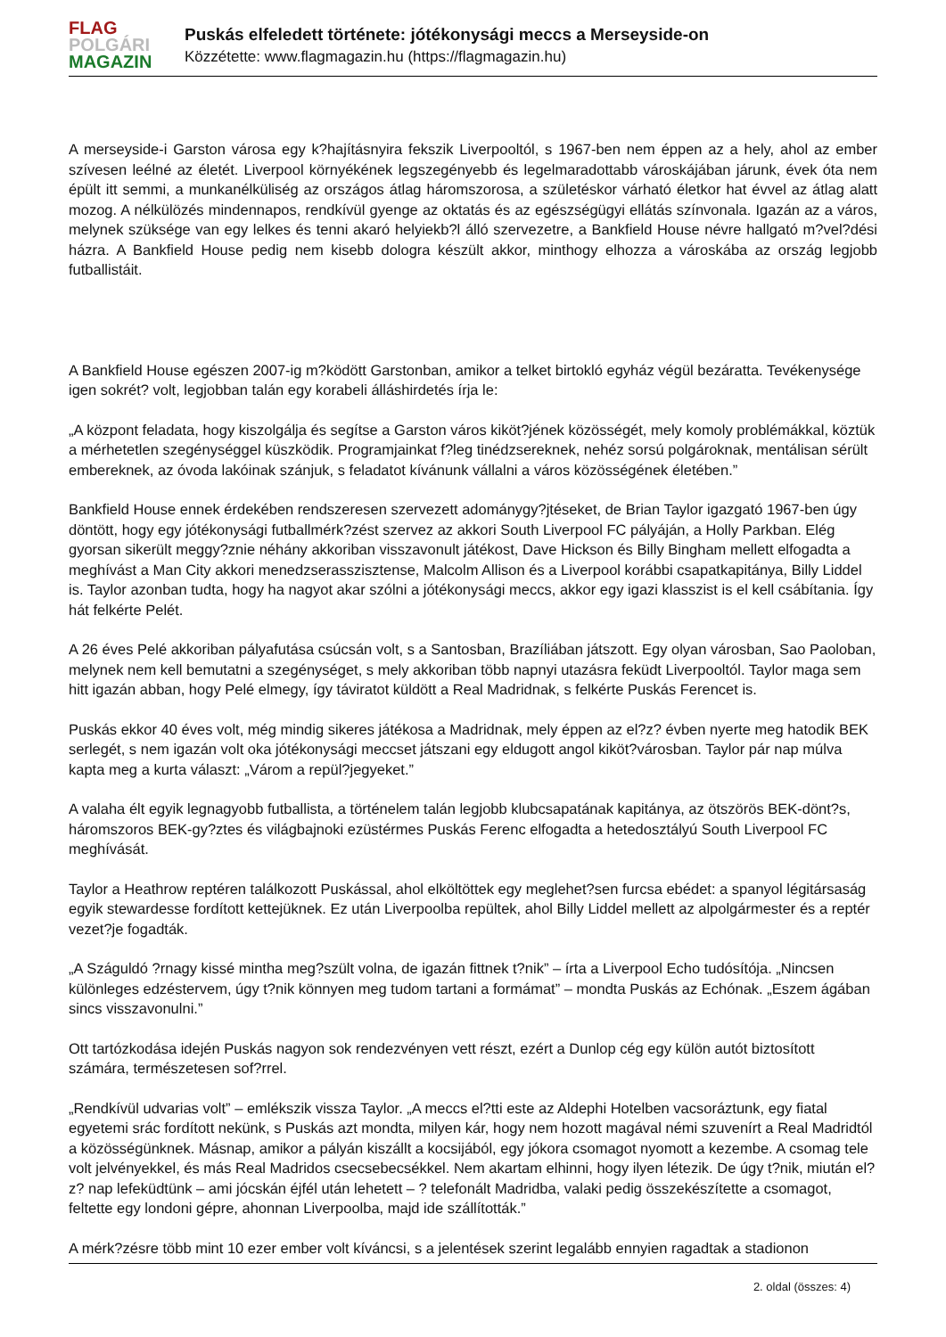FLAG
POLGÁRI
MAGAZIN
Puskás elfeledett története: jótékonysági meccs a Merseyside-on
Közzétette: www.flagmagazin.hu (https://flagmagazin.hu)
A merseyside-i Garston városa egy k?hajításnyira fekszik Liverpooltól, s 1967-ben nem éppen az a hely, ahol az ember szívesen leélné az életét. Liverpool környékének legszegényebb és legelmaradottabb városkájában járunk, évek óta nem épült itt semmi, a munkanélküliség az országos átlag háromszorosa, a születéskor várható életkor hat évvel az átlag alatt mozog. A nélkülözés mindennapos, rendkívül gyenge az oktatás és az egészségügyi ellátás színvonala. Igazán az a város, melynek szüksége van egy lelkes és tenni akaró helyiekb?l álló szervezetre, a Bankfield House névre hallgató m?vel?dési házra. A Bankfield House pedig nem kisebb dologra készült akkor, minthogy elhozza a városkába az ország legjobb futballistáit.
A Bankfield House egészen 2007-ig m?ködött Garstonban, amikor a telket birtokló egyház végül bezáratta. Tevékenysége igen sokrét? volt, legjobban talán egy korabeli álláshirdetés írja le:
„A központ feladata, hogy kiszolgálja és segítse a Garston város kiköt?jének közösségét, mely komoly problémákkal, köztük a mérhetetlen szegénységgel küszködik. Programjainkat f?leg tinédzsereknek, nehéz sorsú polgároknak, mentálisan sérült embereknek, az óvoda lakóinak szánjuk, s feladatot kívánunk vállalni a város közösségének életében.”
Bankfield House ennek érdekében rendszeresen szervezett adománygy?jtéseket, de Brian Taylor igazgató 1967-ben úgy döntött, hogy egy jótékonysági futballmérk?zést szervez az akkori South Liverpool FC pályáján, a Holly Parkban. Elég gyorsan sikerült meggy?znie néhány akkoriban visszavonult játékost, Dave Hickson és Billy Bingham mellett elfogadta a meghívást a Man City akkori menedzserasszisztense, Malcolm Allison és a Liverpool korábbi csapatkapitánya, Billy Liddel is. Taylor azonban tudta, hogy ha nagyot akar szólni a jótékonysági meccs, akkor egy igazi klasszist is el kell csábítania. Így hát felkérte Pelét.
A 26 éves Pelé akkoriban pályafutása csúcsán volt, s a Santosban, Brazíliában játszott. Egy olyan városban, Sao Paoloban, melynek nem kell bemutatni a szegénységet, s mely akkoriban több napnyi utazásra feküdt Liverpooltól. Taylor maga sem hitt igazán abban, hogy Pelé elmegy, így táviratot küldött a Real Madridnak, s felkérte Puskás Ferencet is.
Puskás ekkor 40 éves volt, még mindig sikeres játékosa a Madridnak, mely éppen az el?z? évben nyerte meg hatodik BEK serlegét, s nem igazán volt oka jótékonysági meccset játszani egy eldugott angol kiköt?városban. Taylor pár nap múlva kapta meg a kurta választ: „Várom a repül?jegyeket.”
A valaha élt egyik legnagyobb futballista, a történelem talán legjobb klubcsapatának kapitánya, az ötszörös BEK-dönt?s, háromszoros BEK-gy?ztes és világbajnoki ezüstérmes Puskás Ferenc elfogadta a hetedosztályú South Liverpool FC meghívását.
Taylor a Heathrow reptéren találkozott Puskással, ahol elköltöttek egy meglehet?sen furcsa ebédet: a spanyol légitársaság egyik stewardesse fordított kettejüknek. Ez után Liverpoolba repültek, ahol Billy Liddel mellett az alpolgármester és a reptér vezet?je fogadták.
„A Száguldó ?rnagy kissé mintha meg?szült volna, de igazán fittnek t?nik” – írta a Liverpool Echo tudósítója. „Nincsen különleges edzéstervem, úgy t?nik könnyen meg tudom tartani a formámat” – mondta Puskás az Echónak. „Eszem ágában sincs visszavonulni.”
Ott tartózkodása idején Puskás nagyon sok rendezvényen vett részt, ezért a Dunlop cég egy külön autót biztosított számára, természetesen sof?rrel.
„Rendkívül udvarias volt” – emlékszik vissza Taylor. „A meccs el?tti este az Aldephi Hotelben vacsoráztunk, egy fiatal egyetemi srác fordított nekünk, s Puskás azt mondta, milyen kár, hogy nem hozott magával némi szuvenírt a Real Madridtól a közösségünknek. Másnap, amikor a pályán kiszállt a kocsijából, egy jókora csomagot nyomott a kezembe. A csomag tele volt jelvényekkel, és más Real Madridos csecsebecsékkel. Nem akartam elhinni, hogy ilyen létezik. De úgy t?nik, miután el?z? nap lefeküdtünk – ami jócskán éjfél után lehetett – ? telefonált Madridba, valaki pedig összekészítette a csomagot, feltette egy londoni gépre, ahonnan Liverpoolba, majd ide szállították.”
A mérk?zésre több mint 10 ezer ember volt kíváncsi, s a jelentések szerint legalább ennyien ragadtak a stadionon
2. oldal (összes: 4)